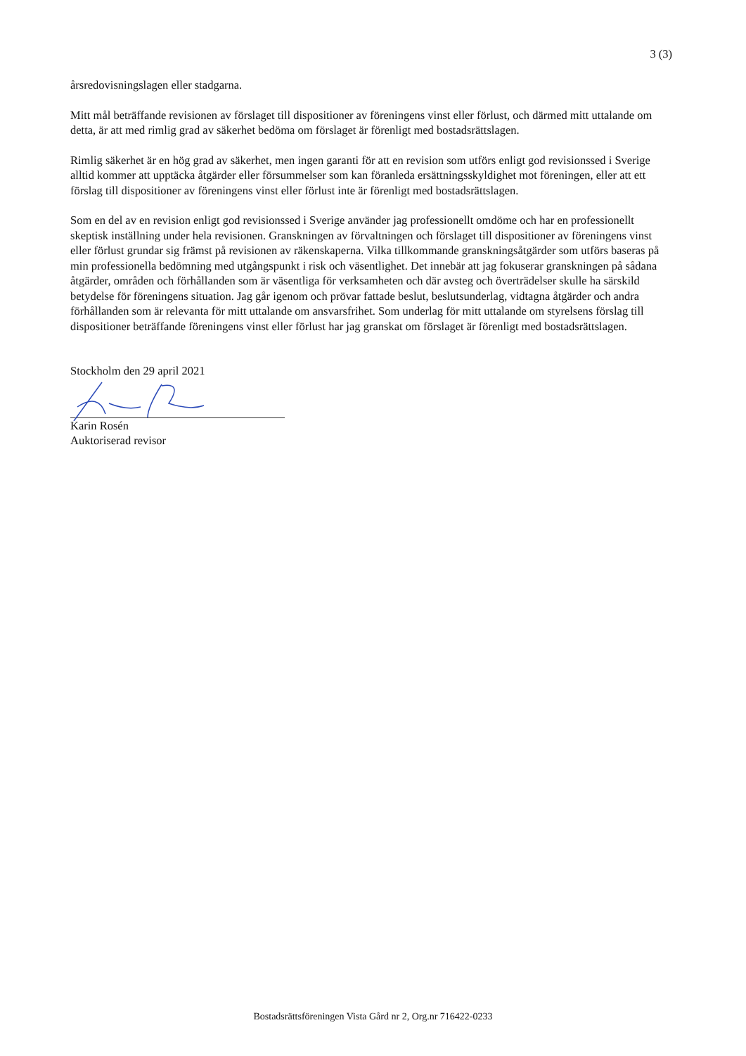3 (3)
årsredovisningslagen eller stadgarna.
Mitt mål beträffande revisionen av förslaget till dispositioner av föreningens vinst eller förlust, och därmed mitt uttalande om detta, är att med rimlig grad av säkerhet bedöma om förslaget är förenligt med bostadsrättslagen.
Rimlig säkerhet är en hög grad av säkerhet, men ingen garanti för att en revision som utförs enligt god revisionssed i Sverige alltid kommer att upptäcka åtgärder eller försummelser som kan föranleda ersättningsskyldighet mot föreningen, eller att ett förslag till dispositioner av föreningens vinst eller förlust inte är förenligt med bostadsrättslagen.
Som en del av en revision enligt god revisionssed i Sverige använder jag professionellt omdöme och har en professionellt skeptisk inställning under hela revisionen. Granskningen av förvaltningen och förslaget till dispositioner av föreningens vinst eller förlust grundar sig främst på revisionen av räkenskaperna. Vilka tillkommande granskningsåtgärder som utförs baseras på min professionella bedömning med utgångspunkt i risk och väsentlighet. Det innebär att jag fokuserar granskningen på sådana åtgärder, områden och förhållanden som är väsentliga för verksamheten och där avsteg och överträdelser skulle ha särskild betydelse för föreningens situation. Jag går igenom och prövar fattade beslut, beslutsunderlag, vidtagna åtgärder och andra förhållanden som är relevanta för mitt uttalande om ansvarsfrihet. Som underlag för mitt uttalande om styrelsens förslag till dispositioner beträffande föreningens vinst eller förlust har jag granskat om förslaget är förenligt med bostadsrättslagen.
Stockholm den 29 april 2021
Karin Rosén
Auktoriserad revisor
Bostadsrättsföreningen Vista Gård nr 2, Org.nr 716422-0233